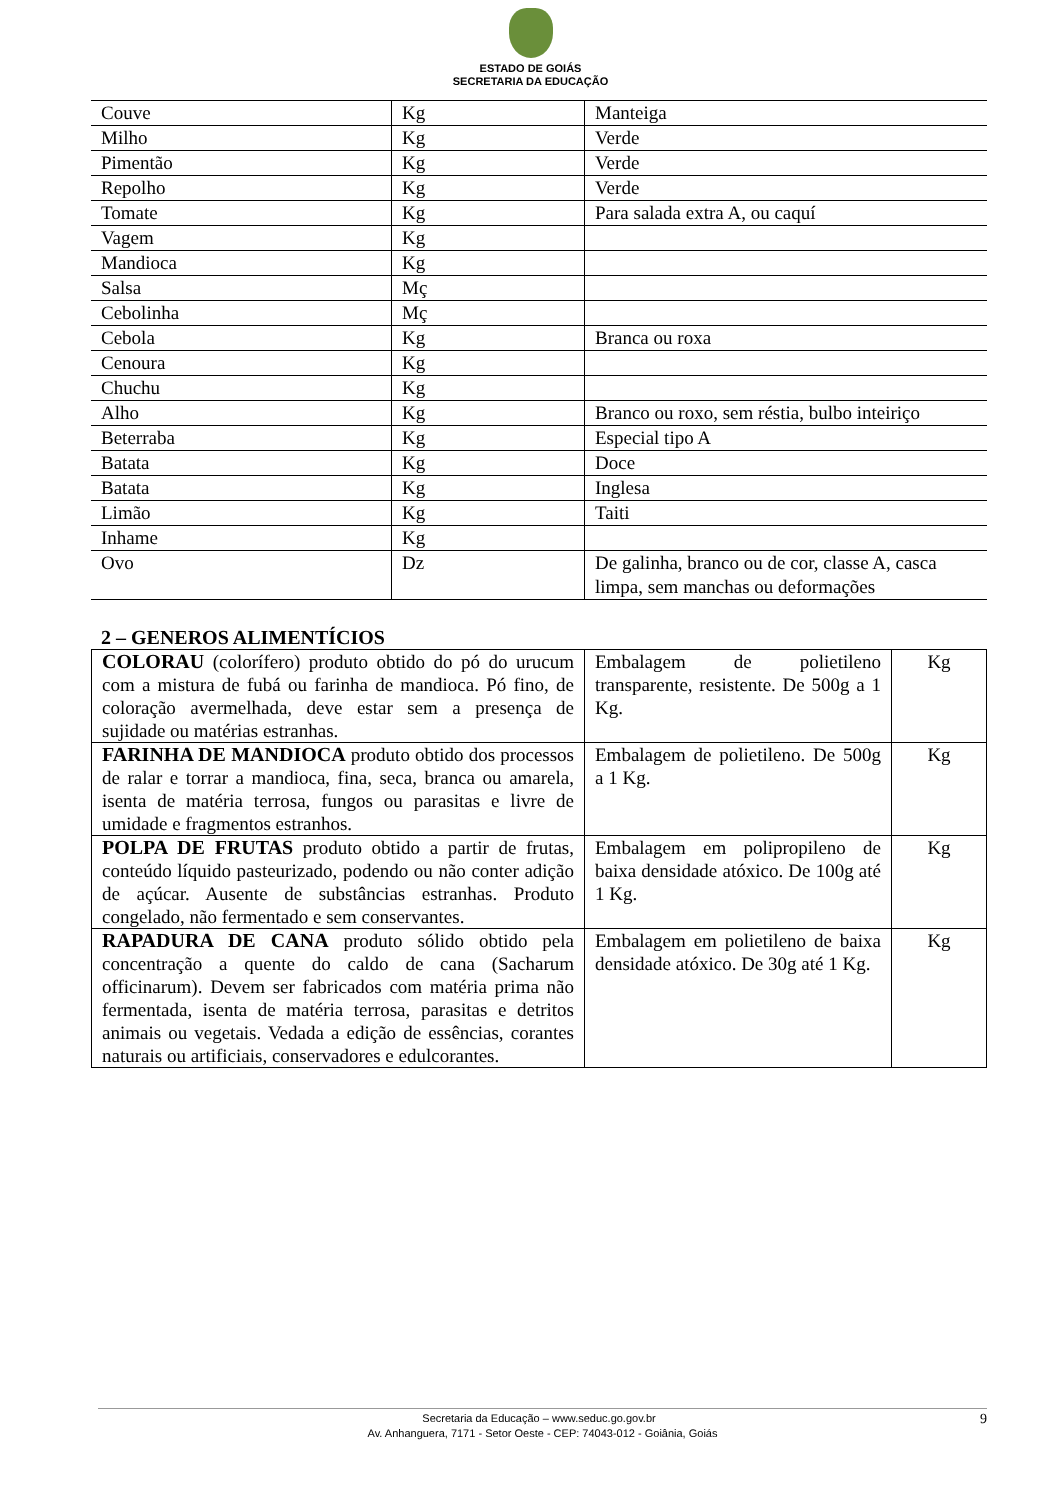ESTADO DE GOIÁS
SECRETARIA DA EDUCAÇÃO
| Couve | Kg | Manteiga |
| Milho | Kg | Verde |
| Pimentão | Kg | Verde |
| Repolho | Kg | Verde |
| Tomate | Kg | Para salada extra A, ou caquí |
| Vagem | Kg | |
| Mandioca | Kg | |
| Salsa | Mç | |
| Cebolinha | Mç | |
| Cebola | Kg | Branca ou roxa |
| Cenoura | Kg | |
| Chuchu | Kg | |
| Alho | Kg | Branco ou roxo, sem réstia, bulbo inteiriço |
| Beterraba | Kg | Especial tipo A |
| Batata | Kg | Doce |
| Batata | Kg | Inglesa |
| Limão | Kg | Taiti |
| Inhame | Kg | |
| Ovo | Dz | De galinha, branco ou de cor, classe A, casca limpa, sem manchas ou deformações |
2 – GENEROS ALIMENTÍCIOS
| COLORAU (colorífero) produto obtido do pó do urucum com a mistura de fubá ou farinha de mandioca. Pó fino, de coloração avermelhada, deve estar sem a presença de sujidade ou matérias estranhas. | Embalagem de polietileno transparente, resistente. De 500g a 1 Kg. | Kg |
| FARINHA DE MANDIOCA produto obtido dos processos de ralar e torrar a mandioca, fina, seca, branca ou amarela, isenta de matéria terrosa, fungos ou parasitas e livre de umidade e fragmentos estranhos. | Embalagem de polietileno. De 500g a 1 Kg. | Kg |
| POLPA DE FRUTAS produto obtido a partir de frutas, conteúdo líquido pasteurizado, podendo ou não conter adição de açúcar. Ausente de substâncias estranhas. Produto congelado, não fermentado e sem conservantes. | Embalagem em polipropileno de baixa densidade atóxico. De 100g até 1 Kg. | Kg |
| RAPADURA DE CANA produto sólido obtido pela concentração a quente do caldo de cana (Sacharum officinarum). Devem ser fabricados com matéria prima não fermentada, isenta de matéria terrosa, parasitas e detritos animais ou vegetais. Vedada a edição de essências, corantes naturais ou artificiais, conservadores e edulcorantes. | Embalagem em polietileno de baixa densidade atóxico. De 30g até 1 Kg. | Kg |
9 Secretaria da Educação – www.seduc.go.gov.br
Av. Anhanguera, 7171 - Setor Oeste - CEP: 74043-012 - Goiânia, Goiás